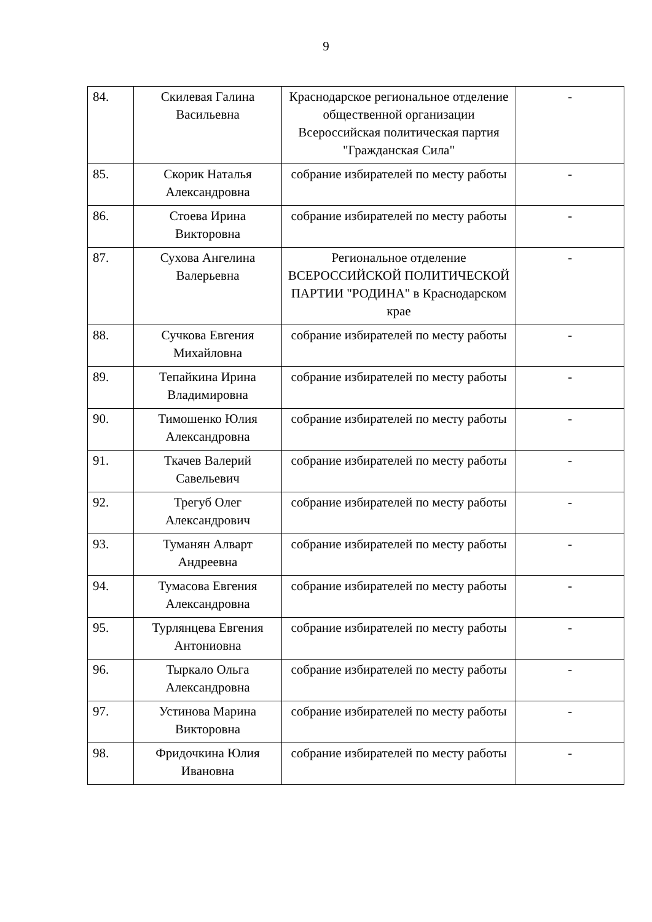9
| 84. | Скилевая Галина Васильевна | Краснодарское региональное отделение общественной организации Всероссийская политическая партия "Гражданская Сила" | - |
| 85. | Скорик Наталья Александровна | собрание избирателей по месту работы | - |
| 86. | Стоева Ирина Викторовна | собрание избирателей по месту работы | - |
| 87. | Сухова Ангелина Валерьевна | Региональное отделение ВСЕРОССИЙСКОЙ ПОЛИТИЧЕСКОЙ ПАРТИИ "РОДИНА" в Краснодарском крае | - |
| 88. | Сучкова Евгения Михайловна | собрание избирателей по месту работы | - |
| 89. | Тепайкина Ирина Владимировна | собрание избирателей по месту работы | - |
| 90. | Тимошенко Юлия Александровна | собрание избирателей по месту работы | - |
| 91. | Ткачев Валерий Савельевич | собрание избирателей по месту работы | - |
| 92. | Трегуб Олег Александрович | собрание избирателей по месту работы | - |
| 93. | Туманян Алварт Андреевна | собрание избирателей по месту работы | - |
| 94. | Тумасова Евгения Александровна | собрание избирателей по месту работы | - |
| 95. | Турлянцева Евгения Антониовна | собрание избирателей по месту работы | - |
| 96. | Тыркало Ольга Александровна | собрание избирателей по месту работы | - |
| 97. | Устинова Марина Викторовна | собрание избирателей по месту работы | - |
| 98. | Фридочкина Юлия Ивановна | собрание избирателей по месту работы | - |